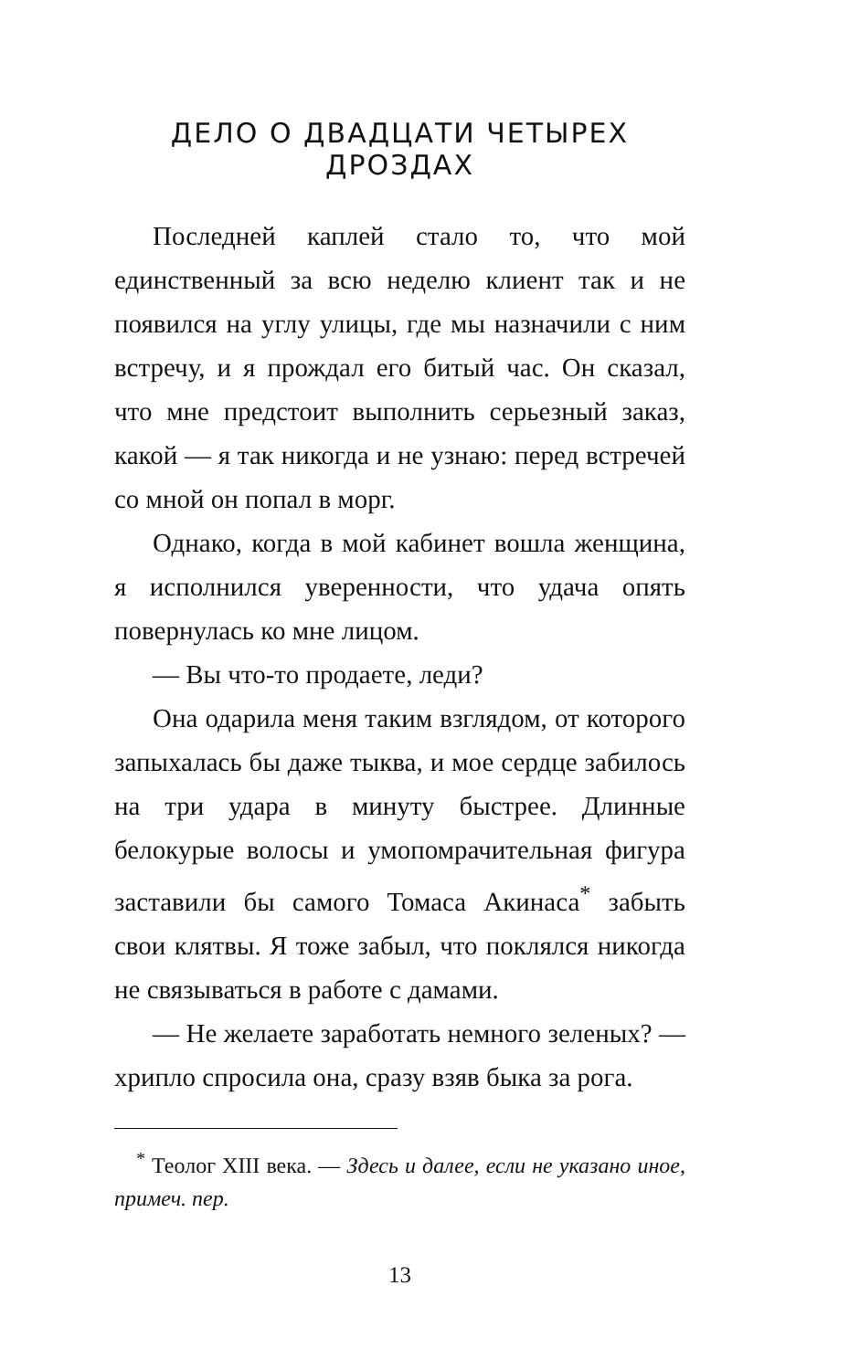ДЕЛО О ДВАДЦАТИ ЧЕТЫРЕХ ДРОЗДАХ
Последней каплей стало то, что мой единственный за всю неделю клиент так и не появился на углу улицы, где мы назначили с ним встречу, и я прождал его битый час. Он сказал, что мне предстоит выполнить серьезный заказ, какой — я так никогда и не узнаю: перед встречей со мной он попал в морг.
Однако, когда в мой кабинет вошла женщина, я исполнился уверенности, что удача опять повернулась ко мне лицом.
— Вы что-то продаете, леди?
Она одарила меня таким взглядом, от которого запыхалась бы даже тыква, и мое сердце забилось на три удара в минуту быстрее. Длинные белокурые волосы и умопомрачительная фигура заставили бы самого Томаса Акинаса<sup>*</sup> забыть свои клятвы. Я тоже забыл, что поклялся никогда не связываться в работе с дамами.
— Не желаете заработать немного зеленых? — хрипло спросила она, сразу взяв быка за рога.
<sup>*</sup> Теолог XIII века. — Здесь и далее, если не указано иное, примеч. пер.
13